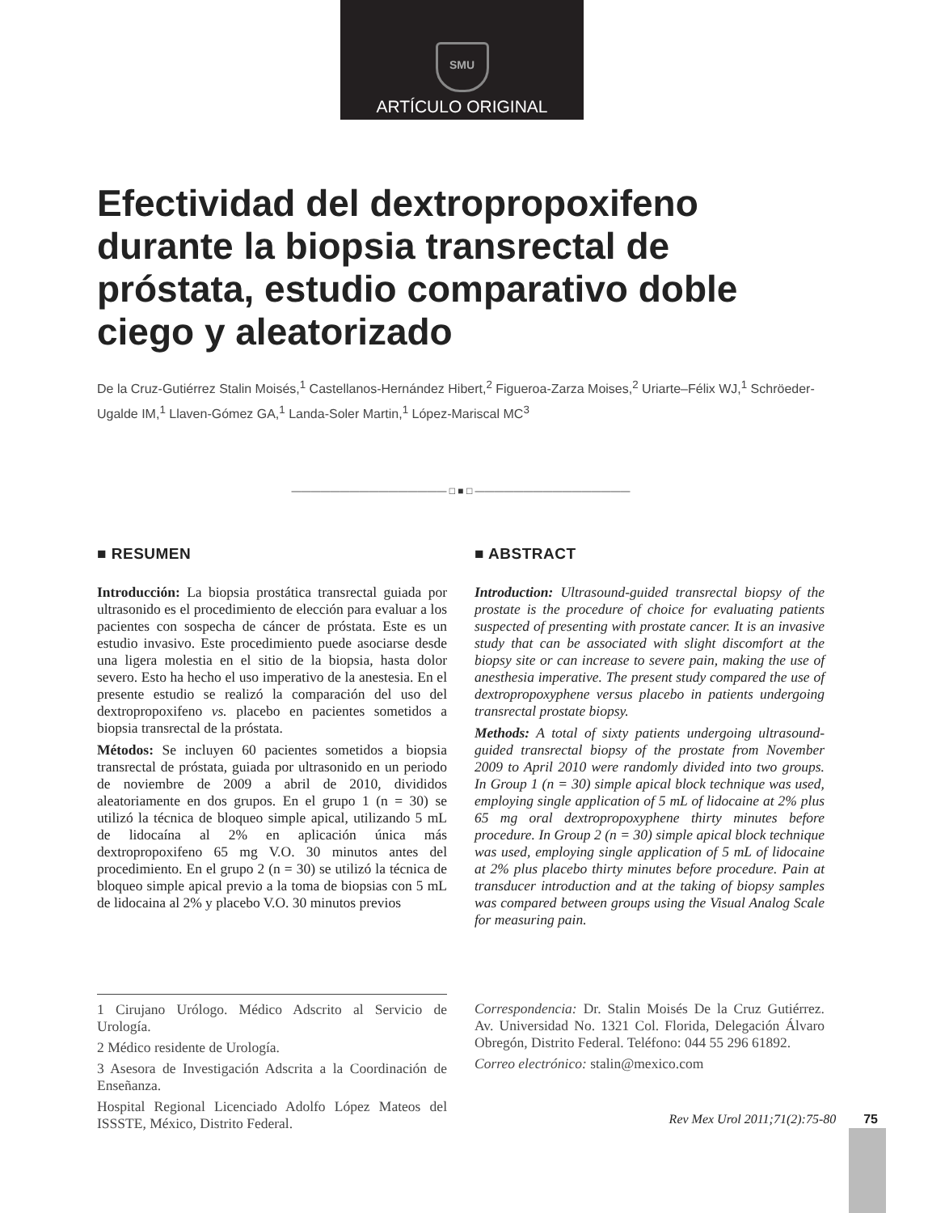SMU
ARTÍCULO ORIGINAL
Efectividad del dextropropoxifeno durante la biopsia transrectal de próstata, estudio comparativo doble ciego y aleatorizado
De la Cruz-Gutiérrez Stalin Moisés,<sup>1</sup> Castellanos-Hernández Hibert,<sup>2</sup> Figueroa-Zarza Moises,<sup>2</sup> Uriarte–Félix WJ,<sup>1</sup> Schröeder-Ugalde IM,<sup>1</sup> Llaven-Gómez GA,<sup>1</sup> Landa-Soler Martin,<sup>1</sup> López-Mariscal MC<sup>3</sup>
―――――――――――――――― □ ■ □ ――――――――――――――――
■ RESUMEN
Introducción: La biopsia prostática transrectal guiada por ultrasonido es el procedimiento de elección para evaluar a los pacientes con sospecha de cáncer de próstata. Este es un estudio invasivo. Este procedimiento puede asociarse desde una ligera molestia en el sitio de la biopsia, hasta dolor severo. Esto ha hecho el uso imperativo de la anestesia. En el presente estudio se realizó la comparación del uso del dextropropoxifeno vs. placebo en pacientes sometidos a biopsia transrectal de la próstata.
Métodos: Se incluyen 60 pacientes sometidos a biopsia transrectal de próstata, guiada por ultrasonido en un periodo de noviembre de 2009 a abril de 2010, divididos aleatoriamente en dos grupos. En el grupo 1 (n = 30) se utilizó la técnica de bloqueo simple apical, utilizando 5 mL de lidocaína al 2% en aplicación única más dextropropoxifeno 65 mg V.O. 30 minutos antes del procedimiento. En el grupo 2 (n = 30) se utilizó la técnica de bloqueo simple apical previo a la toma de biopsias con 5 mL de lidocaina al 2% y placebo V.O. 30 minutos previos
■ ABSTRACT
Introduction: Ultrasound-guided transrectal biopsy of the prostate is the procedure of choice for evaluating patients suspected of presenting with prostate cancer. It is an invasive study that can be associated with slight discomfort at the biopsy site or can increase to severe pain, making the use of anesthesia imperative. The present study compared the use of dextropropoxyphene versus placebo in patients undergoing transrectal prostate biopsy.
Methods: A total of sixty patients undergoing ultrasound-guided transrectal biopsy of the prostate from November 2009 to April 2010 were randomly divided into two groups. In Group 1 (n = 30) simple apical block technique was used, employing single application of 5 mL of lidocaine at 2% plus 65 mg oral dextropropoxyphene thirty minutes before procedure. In Group 2 (n = 30) simple apical block technique was used, employing single application of 5 mL of lidocaine at 2% plus placebo thirty minutes before procedure. Pain at transducer introduction and at the taking of biopsy samples was compared between groups using the Visual Analog Scale for measuring pain.
1 Cirujano Urólogo. Médico Adscrito al Servicio de Urología.
2 Médico residente de Urología.
3 Asesora de Investigación Adscrita a la Coordinación de Enseñanza.
Hospital Regional Licenciado Adolfo López Mateos del ISSSTE, México, Distrito Federal.
Correspondencia: Dr. Stalin Moisés De la Cruz Gutiérrez. Av. Universidad No. 1321 Col. Florida, Delegación Álvaro Obregón, Distrito Federal. Teléfono: 044 55 296 61892.
Correo electrónico: stalin@mexico.com
Rev Mex Urol 2011;71(2):75-80 75